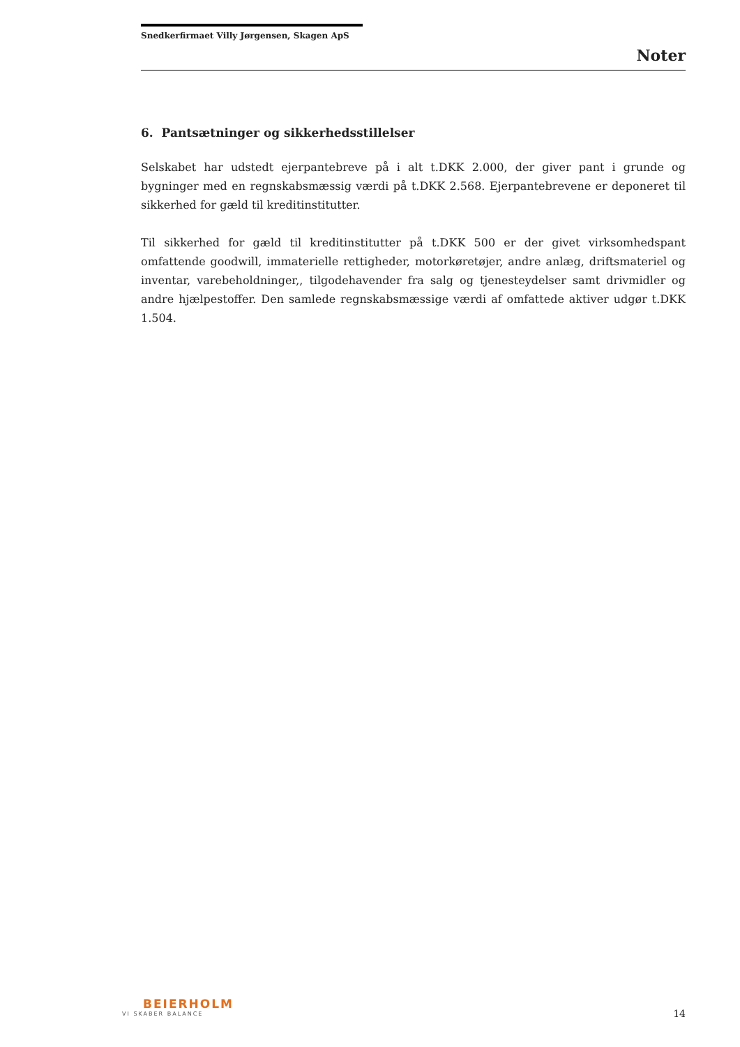Snedkerfirmaet Villy Jørgensen, Skagen ApS
Noter
6. Pantsætninger og sikkerhedsstillelser
Selskabet har udstedt ejerpantebreve på i alt t.DKK 2.000, der giver pant i grunde og bygninger med en regnskabsmæssig værdi på t.DKK 2.568. Ejerpantebrevene er deponeret til sikkerhed for gæld til kreditinstitutter.
Til sikkerhed for gæld til kreditinstitutter på t.DKK 500 er der givet virksomhedspant omfattende goodwill, immaterielle rettigheder, motorkøretøjer, andre anlæg, driftsmateriel og inventar, varebeholdninger,, tilgodehavender fra salg og tjenesteydelser samt drivmidler og andre hjælpestoffer. Den samlede regnskabsmæssige værdi af omfattede aktiver udgør t.DKK 1.504.
BEIERHOLM
VI SKABER BALANCE
14